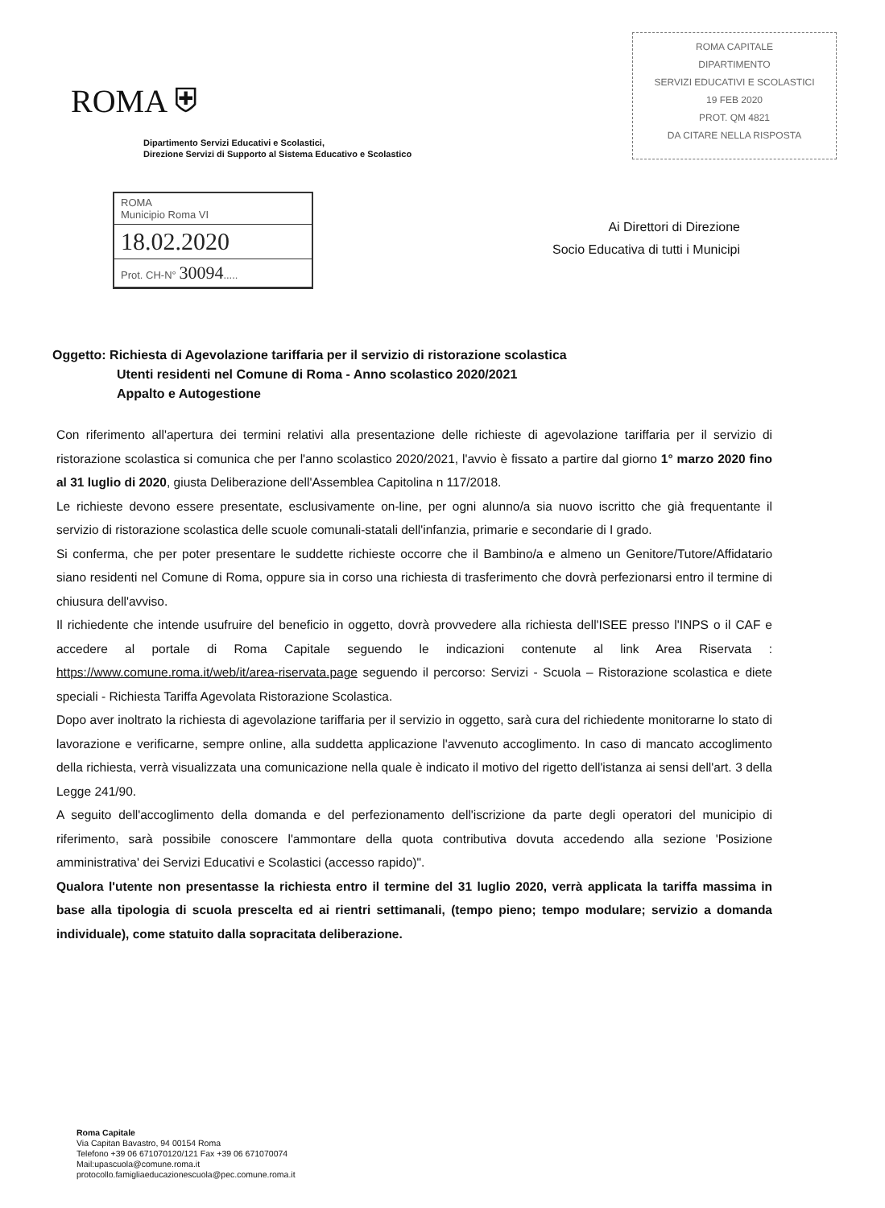ROMA ⛨
Dipartimento Servizi Educativi e Scolastici,
Direzione Servizi di Supporto al Sistema Educativo e Scolastico
ROMA CAPITALE
DIPARTIMENTO
SERVIZI EDUCATIVI E SCOLASTICI
19 FEB 2020
PROT. QM 4821
DA CITARE NELLA RISPOSTA
ROMA
Municipio Roma VI
18.02.2020
Prot. CH-N° 30094.....
Ai Direttori di Direzione
Socio Educativa di tutti i Municipi
Oggetto: Richiesta di Agevolazione tariffaria per il servizio di ristorazione scolastica
Utenti residenti nel Comune di Roma - Anno scolastico 2020/2021
Appalto e Autogestione
Con riferimento all'apertura dei termini relativi alla presentazione delle richieste di agevolazione tariffaria per il servizio di ristorazione scolastica si comunica che per l'anno scolastico 2020/2021, l'avvio è fissato a partire dal giorno 1° marzo 2020 fino al 31 luglio di 2020, giusta Deliberazione dell'Assemblea Capitolina n 117/2018.
Le richieste devono essere presentate, esclusivamente on-line, per ogni alunno/a sia nuovo iscritto che già frequentante il servizio di ristorazione scolastica delle scuole comunali-statali dell'infanzia, primarie e secondarie di I grado.
Si conferma, che per poter presentare le suddette richieste occorre che il Bambino/a e almeno un Genitore/Tutore/Affidatario siano residenti nel Comune di Roma, oppure sia in corso una richiesta di trasferimento che dovrà perfezionarsi entro il termine di chiusura dell'avviso.
Il richiedente che intende usufruire del beneficio in oggetto, dovrà provvedere alla richiesta dell'ISEE presso l'INPS o il CAF e accedere al portale di Roma Capitale seguendo le indicazioni contenute al link Area Riservata : https://www.comune.roma.it/web/it/area-riservata.page seguendo il percorso: Servizi - Scuola – Ristorazione scolastica e diete speciali - Richiesta Tariffa Agevolata Ristorazione Scolastica.
Dopo aver inoltrato la richiesta di agevolazione tariffaria per il servizio in oggetto, sarà cura del richiedente monitorarne lo stato di lavorazione e verificarne, sempre online, alla suddetta applicazione l'avvenuto accoglimento. In caso di mancato accoglimento della richiesta, verrà visualizzata una comunicazione nella quale è indicato il motivo del rigetto dell'istanza ai sensi dell'art. 3 della Legge 241/90.
A seguito dell'accoglimento della domanda e del perfezionamento dell'iscrizione da parte degli operatori del municipio di riferimento, sarà possibile conoscere l'ammontare della quota contributiva dovuta accedendo alla sezione 'Posizione amministrativa' dei Servizi Educativi e Scolastici (accesso rapido)".
Qualora l'utente non presentasse la richiesta entro il termine del 31 luglio 2020, verrà applicata la tariffa massima in base alla tipologia di scuola prescelta ed ai rientri settimanali, (tempo pieno; tempo modulare; servizio a domanda individuale), come statuito dalla sopracitata deliberazione.
Roma Capitale
Via Capitan Bavastro, 94 00154 Roma
Telefono +39 06 671070120/121 Fax +39 06 671070074
Mail:upascuola@comune.roma.it
protocollo.famigliaeducazionescuola@pec.comune.roma.it